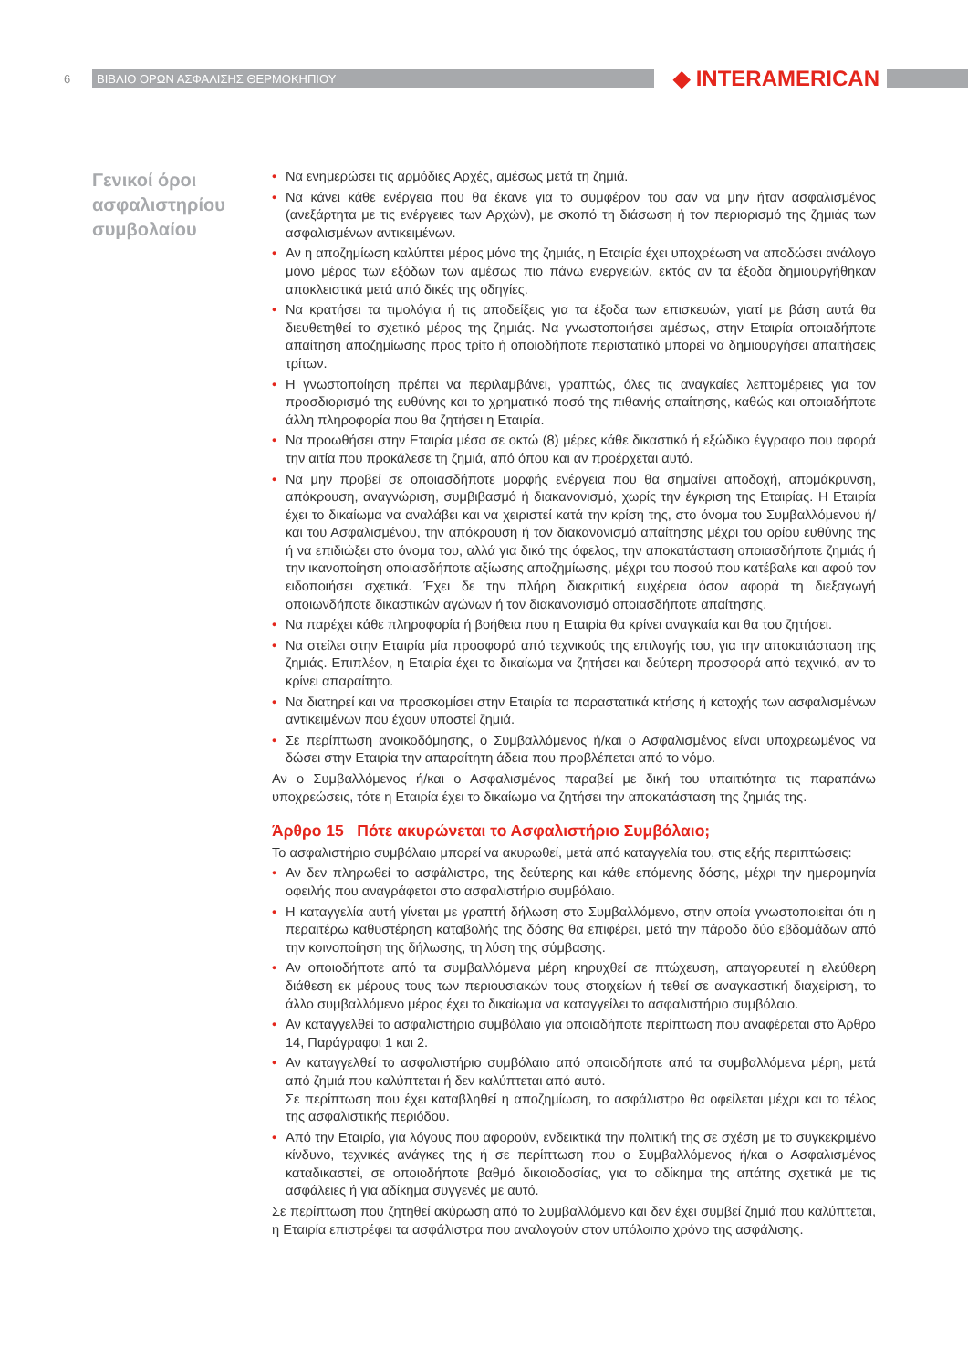6 ΒΙΒΛΙΟ ΟΡΩΝ ΑΣΦΑΛΙΣΗΣ ΘΕΡΜΟΚΗΠΙΟΥ ◆ INTERAMERICAN
Γενικοί όροι ασφαλιστηρίου συμβολαίου
• Να ενημερώσει τις αρμόδιες Αρχές, αμέσως μετά τη ζημιά.
• Να κάνει κάθε ενέργεια που θα έκανε για το συμφέρον του σαν να μην ήταν ασφαλισμένος (ανεξάρτητα με τις ενέργειες των Αρχών), με σκοπό τη διάσωση ή τον περιορισμό της ζημιάς των ασφαλισμένων αντικειμένων.
• Αν η αποζημίωση καλύπτει μέρος μόνο της ζημιάς, η Εταιρία έχει υποχρέωση να αποδώσει ανάλογο μόνο μέρος των εξόδων των αμέσως πιο πάνω ενεργειών, εκτός αν τα έξοδα δημιουργήθηκαν αποκλειστικά μετά από δικές της οδηγίες.
• Να κρατήσει τα τιμολόγια ή τις αποδείξεις για τα έξοδα των επισκευών, γιατί με βάση αυτά θα διευθετηθεί το σχετικό μέρος της ζημιάς. Να γνωστοποιήσει αμέσως, στην Εταιρία οποιαδήποτε απαίτηση αποζημίωσης προς τρίτο ή οποιοδήποτε περιστατικό μπορεί να δημιουργήσει απαιτήσεις τρίτων.
• Η γνωστοποίηση πρέπει να περιλαμβάνει, γραπτώς, όλες τις αναγκαίες λεπτομέρειες για τον προσδιορισμό της ευθύνης και το χρηματικό ποσό της πιθανής απαίτησης, καθώς και οποιαδήποτε άλλη πληροφορία που θα ζητήσει η Εταιρία.
• Να προωθήσει στην Εταιρία μέσα σε οκτώ (8) μέρες κάθε δικαστικό ή εξώδικο έγγραφο που αφορά την αιτία που προκάλεσε τη ζημιά, από όπου και αν προέρχεται αυτό.
• Να μην προβεί σε οποιασδήποτε μορφής ενέργεια που θα σημαίνει αποδοχή, απομάκρυνση, απόκρουση, αναγνώριση, συμβιβασμό ή διακανονισμό, χωρίς την έγκριση της Εταιρίας. Η Εταιρία έχει το δικαίωμα να αναλάβει και να χειριστεί κατά την κρίση της, στο όνομα του Συμβαλλόμενου ή/και του Ασφαλισμένου, την απόκρουση ή τον διακανονισμό απαίτησης μέχρι του ορίου ευθύνης της ή να επιδιώξει στο όνομα του, αλλά για δικό της όφελος, την αποκατάσταση οποιασδήποτε ζημιάς ή την ικανοποίηση οποιασδήποτε αξίωσης αποζημίωσης, μέχρι του ποσού που κατέβαλε και αφού τον ειδοποιήσει σχετικά. Έχει δε την πλήρη διακριτική ευχέρεια όσον αφορά τη διεξαγωγή οποιωνδήποτε δικαστικών αγώνων ή τον διακανονισμό οποιασδήποτε απαίτησης.
• Να παρέχει κάθε πληροφορία ή βοήθεια που η Εταιρία θα κρίνει αναγκαία και θα του ζητήσει.
• Να στείλει στην Εταιρία μία προσφορά από τεχνικούς της επιλογής του, για την αποκατάσταση της ζημιάς. Επιπλέον, η Εταιρία έχει το δικαίωμα να ζητήσει και δεύτερη προσφορά από τεχνικό, αν το κρίνει απαραίτητο.
• Να διατηρεί και να προσκομίσει στην Εταιρία τα παραστατικά κτήσης ή κατοχής των ασφαλισμένων αντικειμένων που έχουν υποστεί ζημιά.
• Σε περίπτωση ανοικοδόμησης, ο Συμβαλλόμενος ή/και ο Ασφαλισμένος είναι υποχρεωμένος να δώσει στην Εταιρία την απαραίτητη άδεια που προβλέπεται από το νόμο.
Αν ο Συμβαλλόμενος ή/και ο Ασφαλισμένος παραβεί με δική του υπαιτιότητα τις παραπάνω υποχρεώσεις, τότε η Εταιρία έχει το δικαίωμα να ζητήσει την αποκατάσταση της ζημιάς της.
Άρθρο 15 Πότε ακυρώνεται το Ασφαλιστήριο Συμβόλαιο;
Το ασφαλιστήριο συμβόλαιο μπορεί να ακυρωθεί, μετά από καταγγελία του, στις εξής περιπτώσεις:
• Αν δεν πληρωθεί το ασφάλιστρο, της δεύτερης και κάθε επόμενης δόσης, μέχρι την ημερομηνία οφειλής που αναγράφεται στο ασφαλιστήριο συμβόλαιο.
• Η καταγγελία αυτή γίνεται με γραπτή δήλωση στο Συμβαλλόμενο, στην οποία γνωστοποιείται ότι η περαιτέρω καθυστέρηση καταβολής της δόσης θα επιφέρει, μετά την πάροδο δύο εβδομάδων από την κοινοποίηση της δήλωσης, τη λύση της σύμβασης.
• Αν οποιοδήποτε από τα συμβαλλόμενα μέρη κηρυχθεί σε πτώχευση, απαγορευτεί η ελεύθερη διάθεση εκ μέρους τους των περιουσιακών τους στοιχείων ή τεθεί σε αναγκαστική διαχείριση, το άλλο συμβαλλόμενο μέρος έχει το δικαίωμα να καταγγείλει το ασφαλιστήριο συμβόλαιο.
• Αν καταγγελθεί το ασφαλιστήριο συμβόλαιο για οποιαδήποτε περίπτωση που αναφέρεται στο Άρθρο 14, Παράγραφοι 1 και 2.
• Αν καταγγελθεί το ασφαλιστήριο συμβόλαιο από οποιοδήποτε από τα συμβαλλόμενα μέρη, μετά από ζημιά που καλύπτεται ή δεν καλύπτεται από αυτό.
Σε περίπτωση που έχει καταβληθεί η αποζημίωση, το ασφάλιστρο θα οφείλεται μέχρι και το τέλος της ασφαλιστικής περιόδου.
• Από την Εταιρία, για λόγους που αφορούν, ενδεικτικά την πολιτική της σε σχέση με το συγκεκριμένο κίνδυνο, τεχνικές ανάγκες της ή σε περίπτωση που ο Συμβαλλόμενος ή/και ο Ασφαλισμένος καταδικαστεί, σε οποιοδήποτε βαθμό δικαιοδοσίας, για το αδίκημα της απάτης σχετικά με τις ασφάλειες ή για αδίκημα συγγενές με αυτό.
Σε περίπτωση που ζητηθεί ακύρωση από το Συμβαλλόμενο και δεν έχει συμβεί ζημιά που καλύπτεται, η Εταιρία επιστρέφει τα ασφάλιστρα που αναλογούν στον υπόλοιπο χρόνο της ασφάλισης.